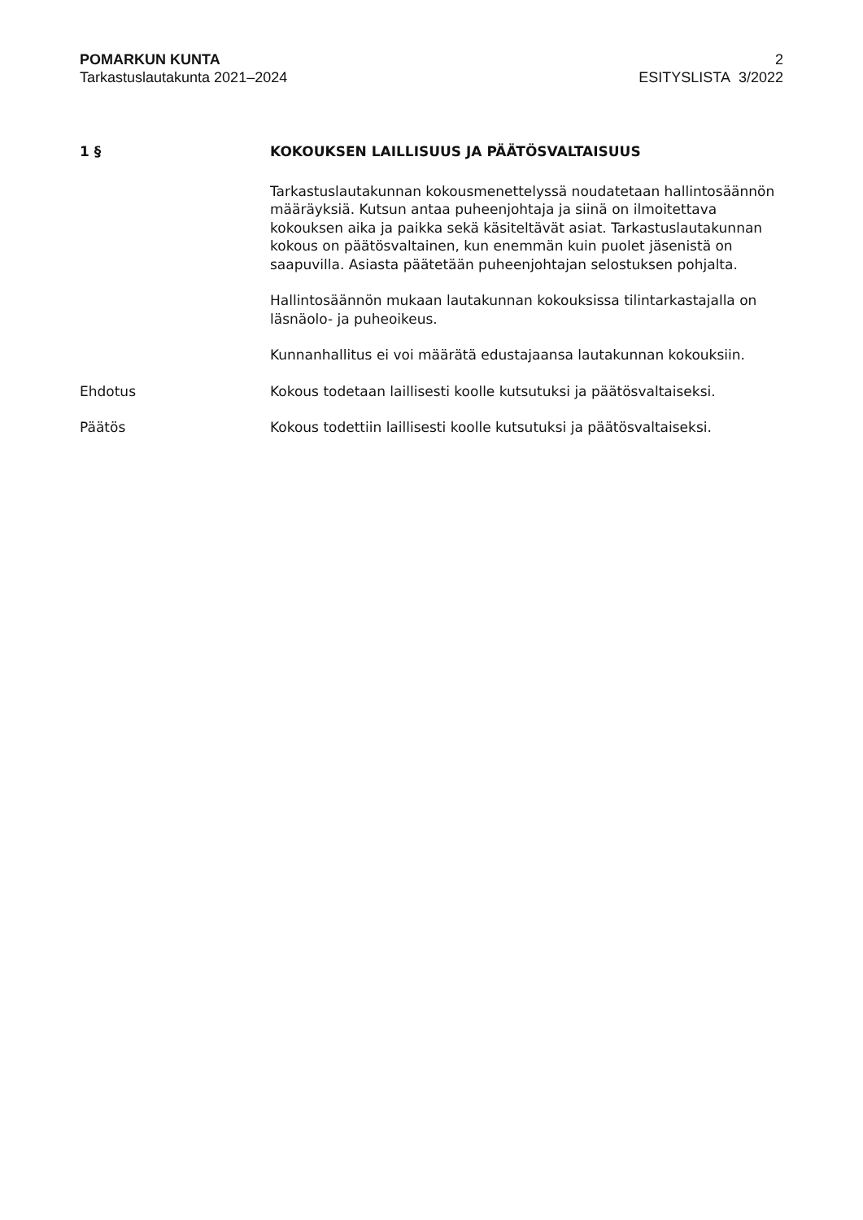POMARKUN KUNTA
Tarkastuslautakunta 2021–2024
2
ESITYSLISTA 3/2022
1 § KOKOUKSEN LAILLISUUS JA PÄÄTÖSVALTAISUUS
Tarkastuslautakunnan kokousmenettelyssä noudatetaan hallintosäännön määräyksiä. Kutsun antaa puheenjohtaja ja siinä on ilmoitettava kokouksen aika ja paikka sekä käsiteltävät asiat. Tarkastuslautakunnan kokous on päätösvaltainen, kun enemmän kuin puolet jäsenistä on saapuvilla. Asiasta päätetään puheenjohtajan selostuksen pohjalta.
Hallintosäännön mukaan lautakunnan kokouksissa tilintarkastajalla on läsnäolo- ja puheoikeus.
Kunnanhallitus ei voi määrätä edustajaansa lautakunnan kokouksiin.
Ehdotus Kokous todetaan laillisesti koolle kutsutuksi ja päätösvaltaiseksi.
Päätös Kokous todettiin laillisesti koolle kutsutuksi ja päätösvaltaiseksi.